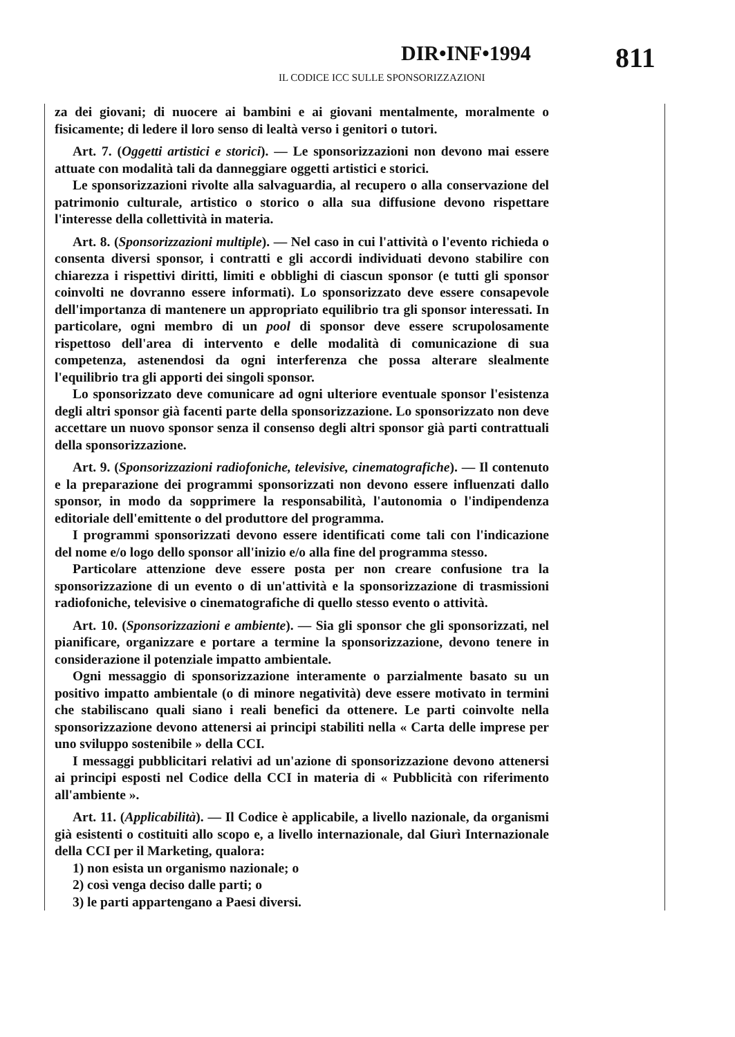DIR•INF•1994
IL CODICE ICC SULLE SPONSORIZZAZIONI
811
za dei giovani; di nuocere ai bambini e ai giovani mentalmente, moralmente o fisicamente; di ledere il loro senso di lealtà verso i genitori o tutori.
Art. 7. (Oggetti artistici e storici). — Le sponsorizzazioni non devono mai essere attuate con modalità tali da danneggiare oggetti artistici e storici.
Le sponsorizzazioni rivolte alla salvaguardia, al recupero o alla conservazione del patrimonio culturale, artistico o storico o alla sua diffusione devono rispettare l'interesse della collettività in materia.
Art. 8. (Sponsorizzazioni multiple). — Nel caso in cui l'attività o l'evento richieda o consenta diversi sponsor, i contratti e gli accordi individuati devono stabilire con chiarezza i rispettivi diritti, limiti e obblighi di ciascun sponsor (e tutti gli sponsor coinvolti ne dovranno essere informati). Lo sponsorizzato deve essere consapevole dell'importanza di mantenere un appropriato equilibrio tra gli sponsor interessati. In particolare, ogni membro di un pool di sponsor deve essere scrupolosamente rispettoso dell'area di intervento e delle modalità di comunicazione di sua competenza, astenendosi da ogni interferenza che possa alterare slealmente l'equilibrio tra gli apporti dei singoli sponsor.
Lo sponsorizzato deve comunicare ad ogni ulteriore eventuale sponsor l'esistenza degli altri sponsor già facenti parte della sponsorizzazione. Lo sponsorizzato non deve accettare un nuovo sponsor senza il consenso degli altri sponsor già parti contrattuali della sponsorizzazione.
Art. 9. (Sponsorizzazioni radiofoniche, televisive, cinematografiche). — Il contenuto e la preparazione dei programmi sponsorizzati non devono essere influenzati dallo sponsor, in modo da sopprimere la responsabilità, l'autonomia o l'indipendenza editoriale dell'emittente o del produttore del programma.
I programmi sponsorizzati devono essere identificati come tali con l'indicazione del nome e/o logo dello sponsor all'inizio e/o alla fine del programma stesso.
Particolare attenzione deve essere posta per non creare confusione tra la sponsorizzazione di un evento o di un'attività e la sponsorizzazione di trasmissioni radiofoniche, televisive o cinematografiche di quello stesso evento o attività.
Art. 10. (Sponsorizzazioni e ambiente). — Sia gli sponsor che gli sponsorizzati, nel pianificare, organizzare e portare a termine la sponsorizzazione, devono tenere in considerazione il potenziale impatto ambientale.
Ogni messaggio di sponsorizzazione interamente o parzialmente basato su un positivo impatto ambientale (o di minore negatività) deve essere motivato in termini che stabiliscano quali siano i reali benefici da ottenere. Le parti coinvolte nella sponsorizzazione devono attenersi ai principi stabiliti nella « Carta delle imprese per uno sviluppo sostenibile » della CCI.
I messaggi pubblicitari relativi ad un'azione di sponsorizzazione devono attenersi ai principi esposti nel Codice della CCI in materia di « Pubblicità con riferimento all'ambiente ».
Art. 11. (Applicabilità). — Il Codice è applicabile, a livello nazionale, da organismi già esistenti o costituiti allo scopo e, a livello internazionale, dal Giurì Internazionale della CCI per il Marketing, qualora:
1) non esista un organismo nazionale; o
2) così venga deciso dalle parti; o
3) le parti appartengano a Paesi diversi.